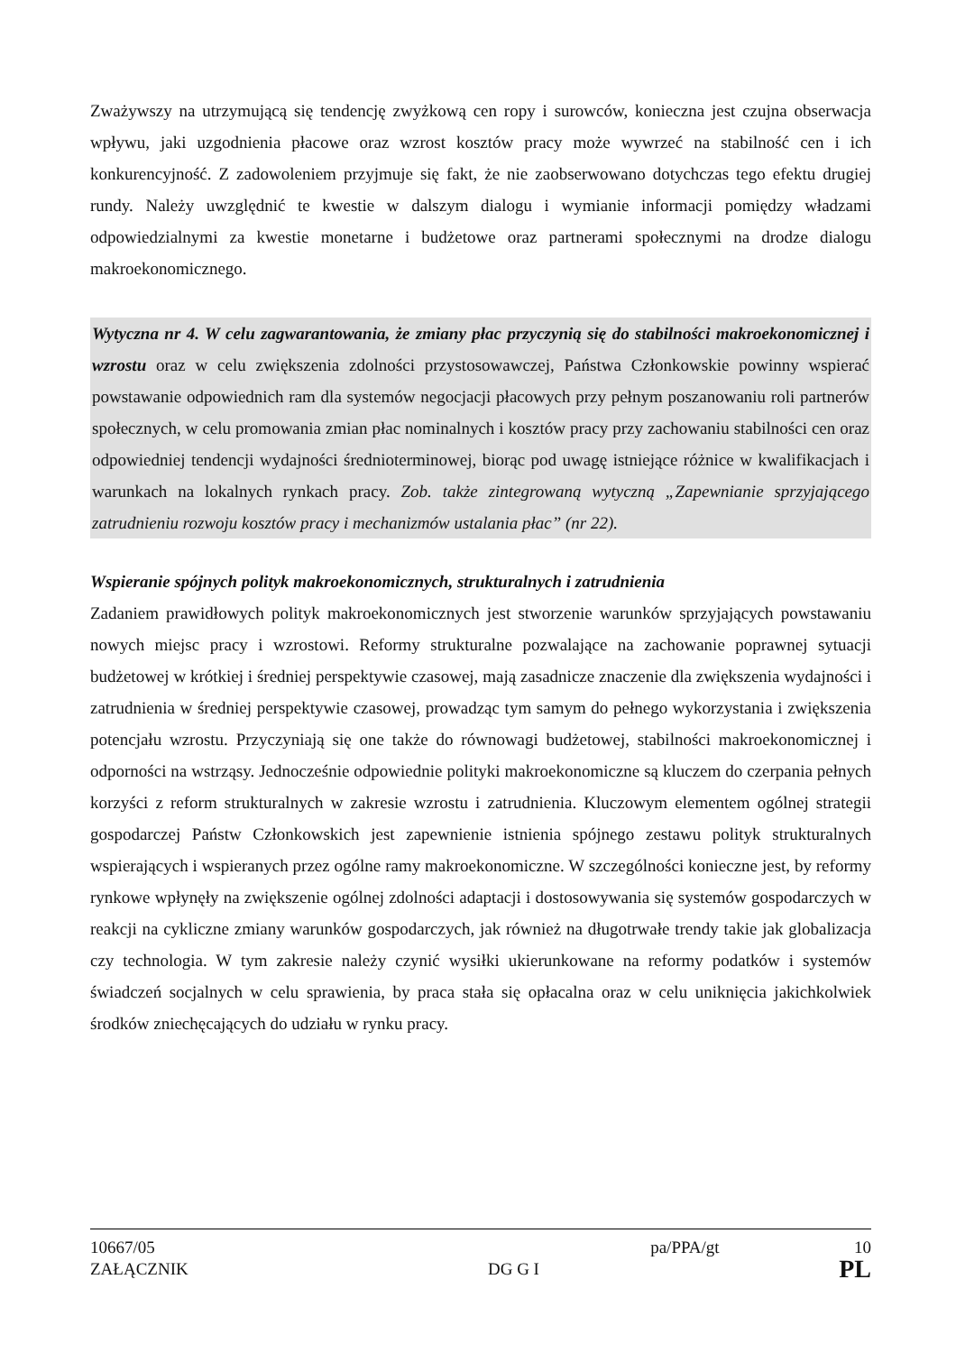Zważywszy na utrzymującą się tendencję zwyżkową cen ropy i surowców, konieczna jest czujna obserwacja wpływu, jaki uzgodnienia płacowe oraz wzrost kosztów pracy może wywrzeć na stabilność cen i ich konkurencyjność. Z zadowoleniem przyjmuje się fakt, że nie zaobserwowano dotychczas tego efektu drugiej rundy. Należy uwzględnić te kwestie w dalszym dialogu i wymianie informacji pomiędzy władzami odpowiedzialnymi za kwestie monetarne i budżetowe oraz partnerami społecznymi na drodze dialogu makroekonomicznego.
Wytyczna nr 4. W celu zagwarantowania, że zmiany płac przyczynią się do stabilności makroekonomicznej i wzrostu oraz w celu zwiększenia zdolności przystosowawczej, Państwa Członkowskie powinny wspierać powstawanie odpowiednich ram dla systemów negocjacji płacowych przy pełnym poszanowaniu roli partnerów społecznych, w celu promowania zmian płac nominalnych i kosztów pracy przy zachowaniu stabilności cen oraz odpowiedniej tendencji wydajności średnioterminowej, biorąc pod uwagę istniejące różnice w kwalifikacjach i warunkach na lokalnych rynkach pracy. Zob. także zintegrowaną wytyczną „Zapewnianie sprzyjającego zatrudnieniu rozwoju kosztów pracy i mechanizmów ustalania płac” (nr 22).
Wspieranie spójnych polityk makroekonomicznych, strukturalnych i zatrudnienia
Zadaniem prawidłowych polityk makroekonomicznych jest stworzenie warunków sprzyjających powstawaniu nowych miejsc pracy i wzrostowi. Reformy strukturalne pozwalające na zachowanie poprawnej sytuacji budżetowej w krótkiej i średniej perspektywie czasowej, mają zasadnicze znaczenie dla zwiększenia wydajności i zatrudnienia w średniej perspektywie czasowej, prowadząc tym samym do pełnego wykorzystania i zwiększenia potencjału wzrostu. Przyczyniają się one także do równowagi budżetowej, stabilności makroekonomicznej i odporności na wstrząsy. Jednocześnie odpowiednie polityki makroekonomiczne są kluczem do czerpania pełnych korzyści z reform strukturalnych w zakresie wzrostu i zatrudnienia. Kluczowym elementem ogólnej strategii gospodarczej Państw Członkowskich jest zapewnienie istnienia spójnego zestawu polityk strukturalnych wspierających i wspieranych przez ogólne ramy makroekonomiczne. W szczególności konieczne jest, by reformy rynkowe wpłynęły na zwiększenie ogólnej zdolności adaptacji i dostosowywania się systemów gospodarczych w reakcji na cykliczne zmiany warunków gospodarczych, jak również na długotrwałe trendy takie jak globalizacja czy technologia. W tym zakresie należy czynić wysiłki ukierunkowane na reformy podatków i systemów świadczeń socjalnych w celu sprawienia, by praca stała się opłacalna oraz w celu uniknięcia jakichkolwiek środków zniechęcających do udziału w rynku pracy.
10667/05 pa/PPA/gt 10
ZAŁĄCZNIK DG G I PL